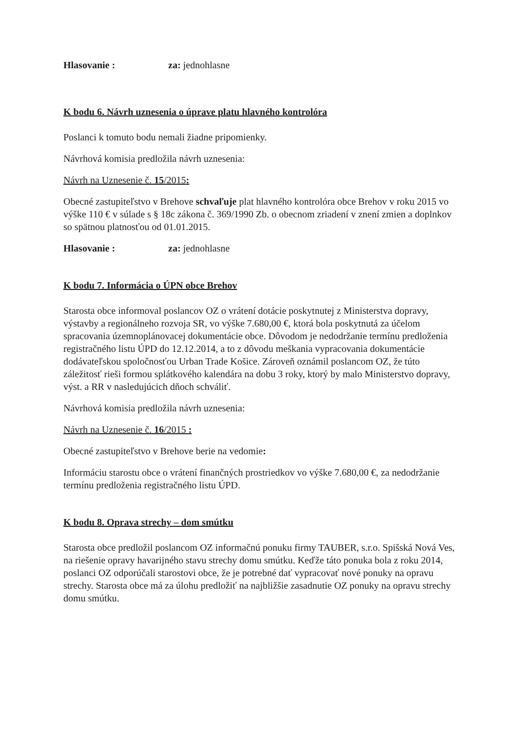Hlasovanie : za: jednohlasne
K bodu 6. Návrh uznesenia o úprave platu hlavného kontrolóra
Poslanci k tomuto bodu nemali žiadne pripomienky.
Návrhová komisia predložila návrh uznesenia:
Návrh na Uznesenie č. 15/2015:
Obecné zastupiteľstvo v Brehove schvaľuje plat hlavného kontrolóra obce Brehov v roku 2015 vo výške 110 € v súlade s § 18c zákona č. 369/1990 Zb. o obecnom zriadení v znení zmien a doplnkov so spätnou platnosťou od 01.01.2015.
Hlasovanie : za: jednohlasne
K bodu 7. Informácia o ÚPN obce Brehov
Starosta obce informoval poslancov OZ o vrátení dotácie poskytnutej z Ministerstva dopravy, výstavby a regionálneho rozvoja SR, vo výške 7.680,00 €, ktorá bola poskytnutá za účelom spracovania územnoplánovacej dokumentácie obce. Dôvodom je nedodržanie termínu predloženia registračného listu ÚPD do 12.12.2014, a to z dôvodu meškania vypracovania dokumentácie dodávateľskou spoločnosťou Urban Trade Košice. Zároveň oznámil poslancom OZ, že túto záležitosť rieši formou splátkového kalendára na dobu 3 roky, ktorý by malo Ministerstvo dopravy, výst. a RR v nasledujúcich dňoch schváliť.
Návrhová komisia predložila návrh uznesenia:
Návrh na Uznesenie č. 16/2015 :
Obecné zastupiteľstvo v Brehove berie na vedomie:
Informáciu starostu obce o vrátení finančných prostriedkov vo výške 7.680,00 €, za nedodržanie termínu predloženia registračného listu ÚPD.
K bodu 8. Oprava strechy – dom smútku
Starosta obce predložil poslancom OZ informačnú ponuku firmy TAUBER, s.r.o. Spišská Nová Ves, na riešenie opravy havarijného stavu strechy domu smútku. Keďže táto ponuka bola z roku 2014, poslanci OZ odporúčali starostovi obce, že je potrebné dať vypracovať nové ponuky na opravu strechy. Starosta obce má za úlohu predložiť na najbližšie zasadnutie OZ ponuky na opravu strechy domu smútku.